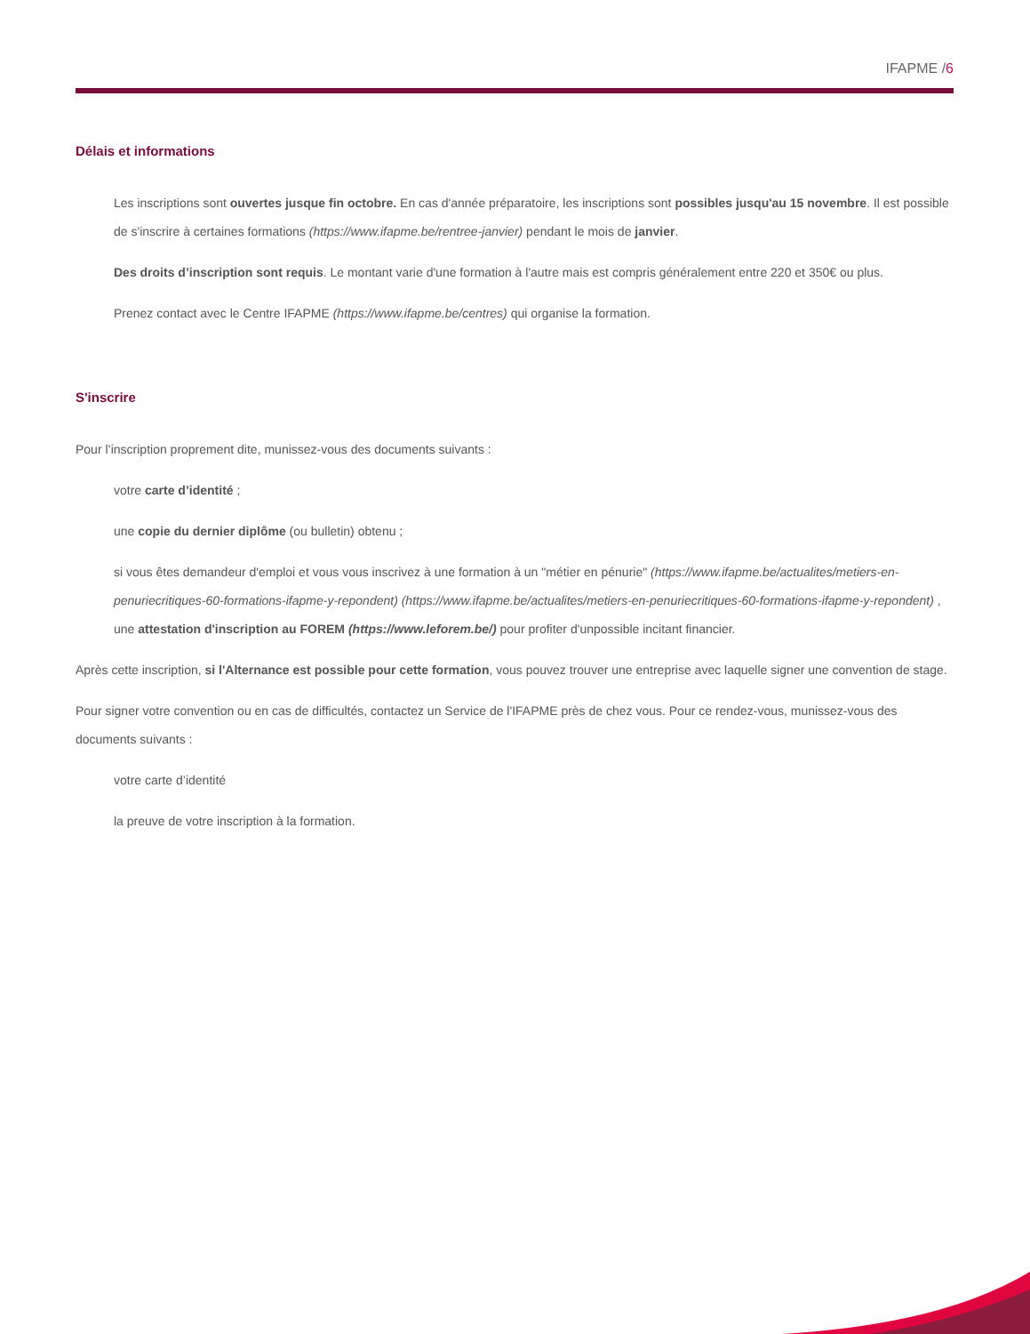IFAPME /6
Délais et informations
Les inscriptions sont ouvertes jusque fin octobre. En cas d'année préparatoire, les inscriptions sont possibles jusqu'au 15 novembre. Il est possible de s'inscrire à certaines formations (https://www.ifapme.be/rentree-janvier) pendant le mois de janvier.
Des droits d’inscription sont requis. Le montant varie d'une formation à l'autre mais est compris généralement entre 220 et 350€ ou plus.
Prenez contact avec le Centre IFAPME (https://www.ifapme.be/centres) qui organise la formation.
S'inscrire
Pour l’inscription proprement dite, munissez-vous des documents suivants :
votre carte d’identité ;
une copie du dernier diplôme (ou bulletin) obtenu ;
si vous êtes demandeur d'emploi et vous vous inscrivez à une formation à un "métier en pénurie" (https://www.ifapme.be/actualites/metiers-en-penuriecritiques-60-formations-ifapme-y-repondent) (https://www.ifapme.be/actualites/metiers-en-penuriecritiques-60-formations-ifapme-y-repondent) , une attestation d'inscription au FOREM (https://www.leforem.be/) pour profiter d'unpossible incitant financier.
Après cette inscription, si l'Alternance est possible pour cette formation, vous pouvez trouver une entreprise avec laquelle signer une convention de stage.
Pour signer votre convention ou en cas de difficultés, contactez un Service de l'IFAPME près de chez vous. Pour ce rendez-vous, munissez-vous des documents suivants :
votre carte d’identité
la preuve de votre inscription à la formation.